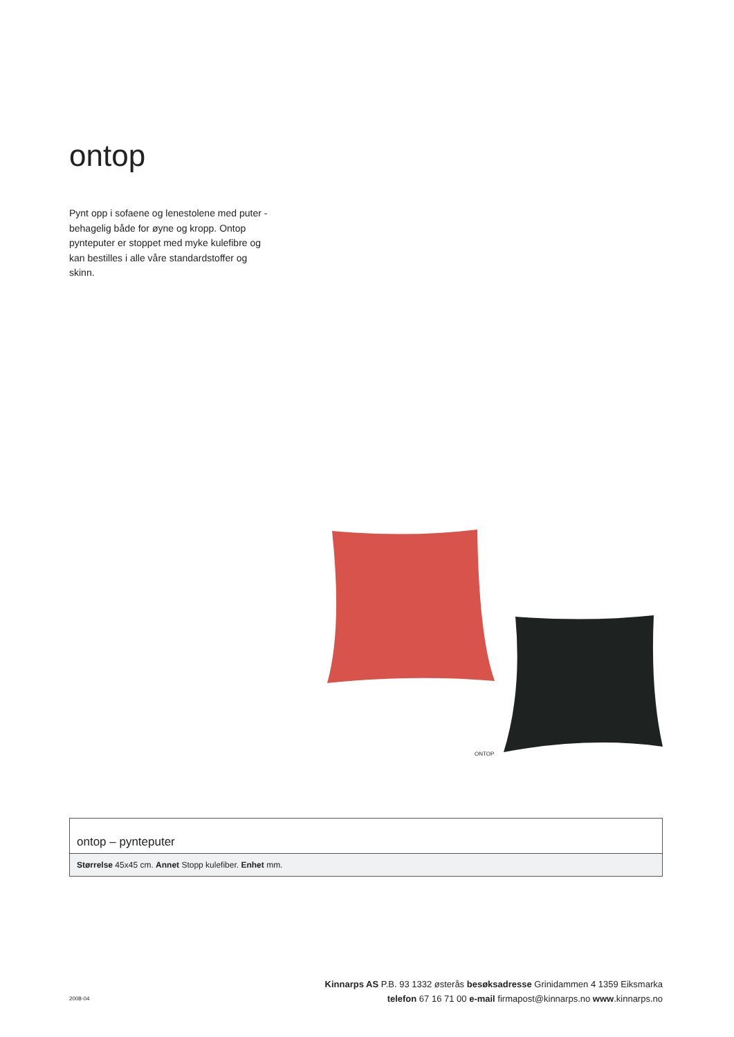ontop
Pynt opp i sofaene og lenestolene med puter - behagelig både for øyne og kropp. Ontop pynteputer er stoppet med myke kulefibre og kan bestilles i alle våre standardstoffer og skinn.
ONTOP
| ontop – pynteputer |
| --- |
| Størrelse 45x45 cm. Annet Stopp kulefiber. Enhet mm. |
2008-04
Kinnarps AS P.B. 93 1332 østerås besøksadresse Grinidammen 4 1359 Eiksmarka
telefon 67 16 71 00 e-mail firmapost@kinnarps.no www.kinnarps.no